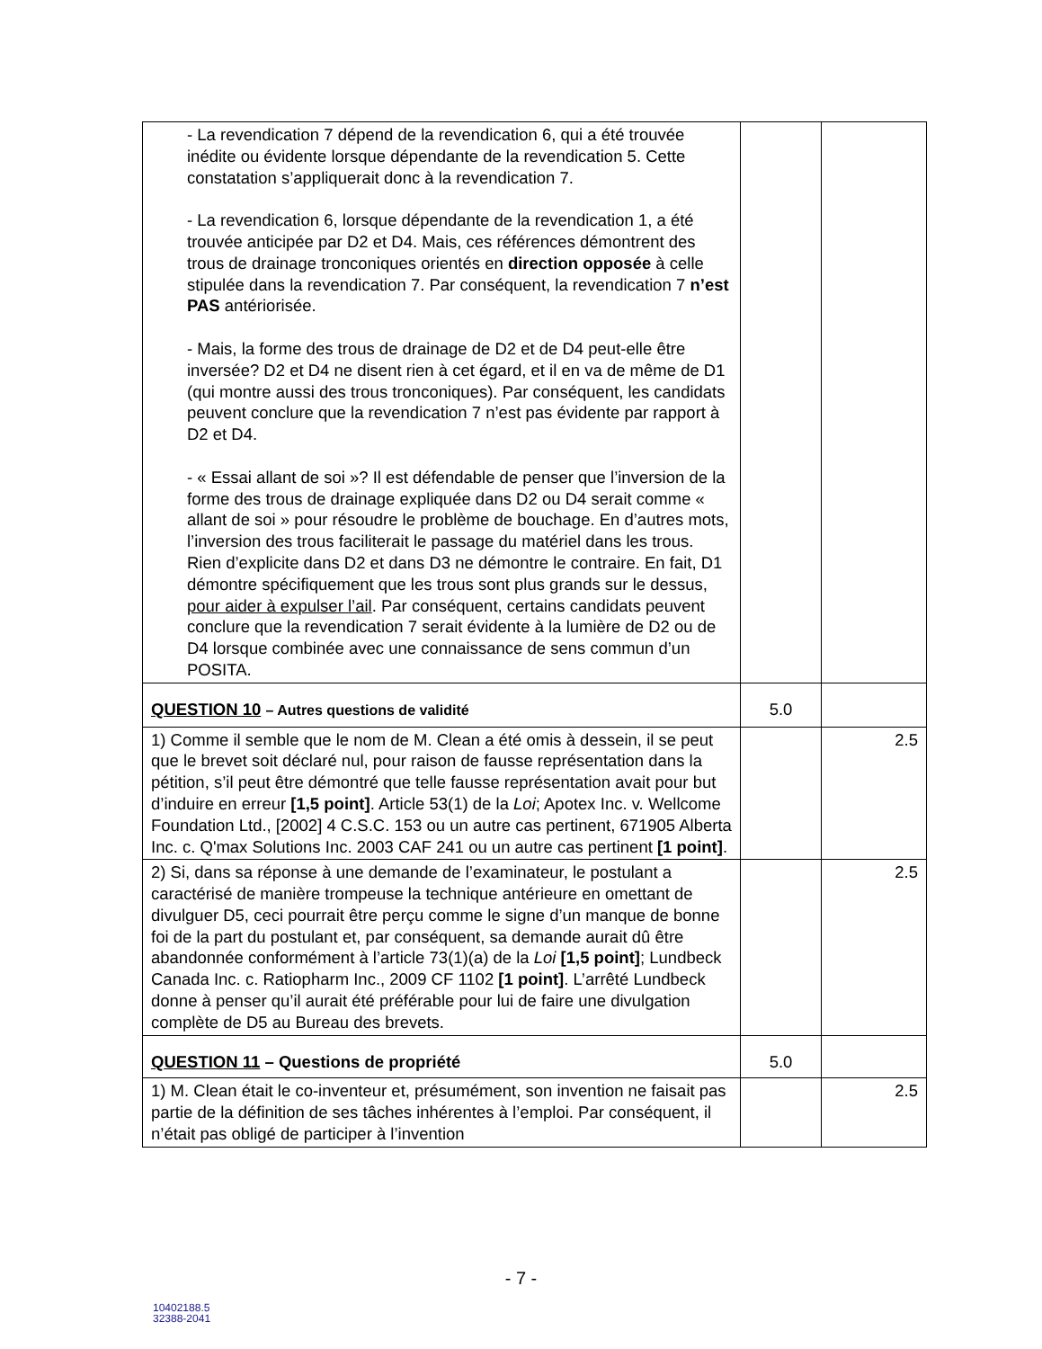| - La revendication 7 dépend de la revendication 6, qui a été trouvée inédite ou évidente lorsque dépendante de la revendication 5. Cette constatation s’appliquerait donc à la revendication 7. - La revendication 6, lorsque dépendante de la revendication 1, a été trouvée anticipée par D2 et D4. Mais, ces références démontrent des trous de drainage tronconiques orientés en direction opposée à celle stipulée dans la revendication 7. Par conséquent, la revendication 7 n’est PAS antériorisée. - Mais, la forme des trous de drainage de D2 et de D4 peut-elle être inversée? D2 et D4 ne disent rien à cet égard, et il en va de même de D1 (qui montre aussi des trous tronconiques). Par conséquent, les candidats peuvent conclure que la revendication 7 n’est pas évidente par rapport à D2 et D4. - « Essai allant de soi »? Il est défendable de penser que l’inversion de la forme des trous de drainage expliquée dans D2 ou D4 serait comme « allant de soi » pour résoudre le problème de bouchage. En d’autres mots, l’inversion des trous faciliterait le passage du matériel dans les trous. Rien d’explicite dans D2 et dans D3 ne démontre le contraire. En fait, D1 démontre spécifiquement que les trous sont plus grands sur le dessus, pour aider à expulser l’ail . Par conséquent, certains candidats peuvent conclure que la revendication 7 serait évidente à la lumière de D2 ou de D4 lorsque combinée avec une connaissance de sens commun d’un POSITA. | | |
| QUESTION 10 – Autres questions de validité | 5.0 | |
| 1) Comme il semble que le nom de M. Clean a été omis à dessein, il se peut que le brevet soit déclaré nul, pour raison de fausse représentation dans la pétition, s’il peut être démontré que telle fausse représentation avait pour but d’induire en erreur [1,5 point] . Article 53(1) de la Loi ; Apotex Inc. v. Wellcome Foundation Ltd., [2002] 4 C.S.C. 153 ou un autre cas pertinent, 671905 Alberta Inc. c. Q'max Solutions Inc. 2003 CAF 241 ou un autre cas pertinent [1 point] . | | 2.5 |
| 2) Si, dans sa réponse à une demande de l’examinateur, le postulant a caractérisé de manière trompeuse la technique antérieure en omettant de divulguer D5, ceci pourrait être perçu comme le signe d’un manque de bonne foi de la part du postulant et, par conséquent, sa demande aurait dû être abandonnée conformément à l’article 73(1)(a) de la Loi [1,5 point] ; Lundbeck Canada Inc. c. Ratiopharm Inc., 2009 CF 1102 [1 point] . L’arrêté Lundbeck donne à penser qu’il aurait été préférable pour lui de faire une divulgation complète de D5 au Bureau des brevets. | | 2.5 |
| QUESTION 11 – Questions de propriété | 5.0 | |
| 1) M. Clean était le co-inventeur et, présumément, son invention ne faisait pas partie de la définition de ses tâches inhérentes à l’emploi. Par conséquent, il n’était pas obligé de participer à l’invention | | 2.5 |
- 7 -
10402188.5
32388-2041